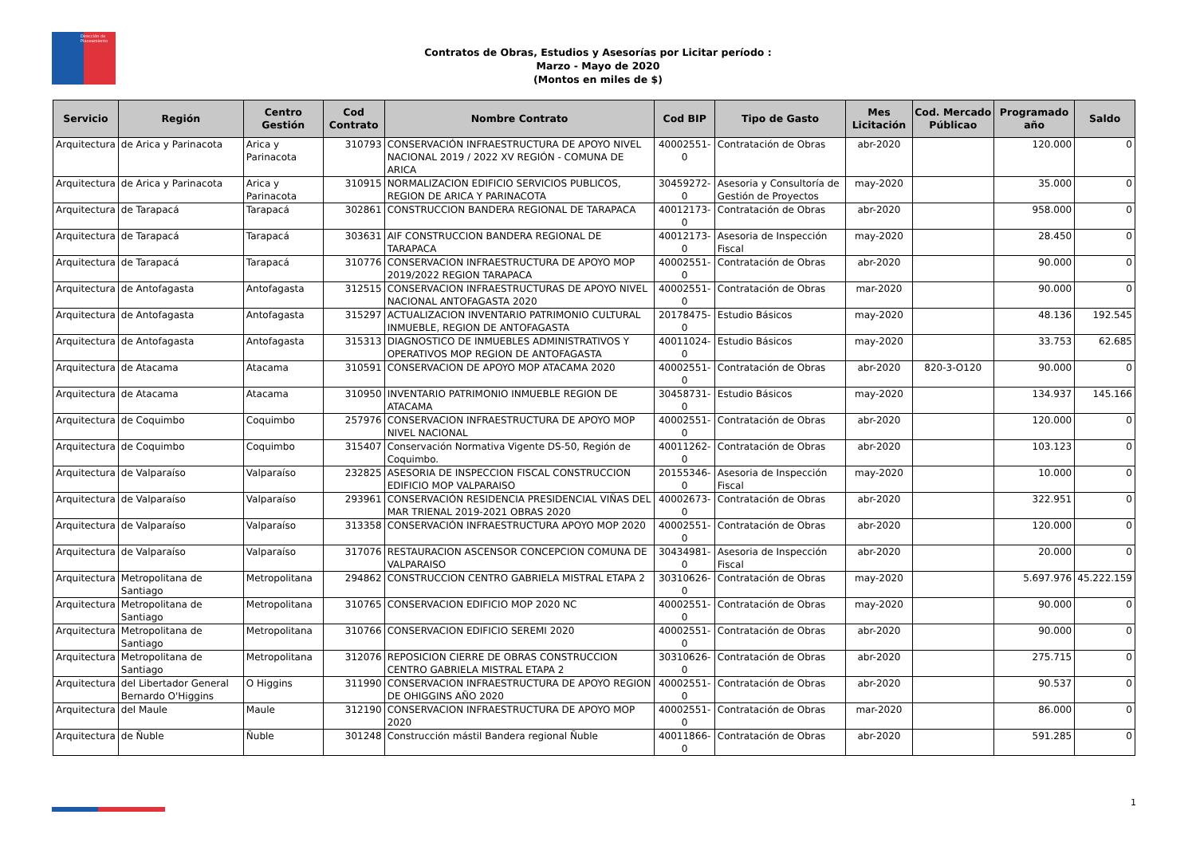Dirección de Planeamiento
Contratos de Obras, Estudios y Asesorías por Licitar período :
Marzo - Mayo de 2020
(Montos en miles de $)
| Servicio | Región | Centro Gestión | Cod Contrato | Nombre Contrato | Cod BIP | Tipo de Gasto | Mes Licitación | Cod. Mercado Públicao | Programado año | Saldo |
| --- | --- | --- | --- | --- | --- | --- | --- | --- | --- | --- |
| Arquitectura | de Arica y Parinacota | Arica y Parinacota | 310793 | CONSERVACIÓN INFRAESTRUCTURA DE APOYO NIVEL NACIONAL 2019 / 2022 XV REGIÓN - COMUNA DE ARICA | 40002551-0 | Contratación de Obras | abr-2020 | | 120.000 | 0 |
| Arquitectura | de Arica y Parinacota | Arica y Parinacota | 310915 | NORMALIZACION EDIFICIO SERVICIOS PUBLICOS, REGION DE ARICA Y PARINACOTA | 30459272-0 | Asesoria y Consultoría de Gestión de Proyectos | may-2020 | | 35.000 | 0 |
| Arquitectura | de Tarapacá | Tarapacá | 302861 | CONSTRUCCION BANDERA REGIONAL DE TARAPACA | 40012173-0 | Contratación de Obras | abr-2020 | | 958.000 | 0 |
| Arquitectura | de Tarapacá | Tarapacá | 303631 | AIF CONSTRUCCION BANDERA REGIONAL DE TARAPACA | 40012173-0 | Asesoria de Inspección Fiscal | may-2020 | | 28.450 | 0 |
| Arquitectura | de Tarapacá | Tarapacá | 310776 | CONSERVACION INFRAESTRUCTURA DE APOYO MOP 2019/2022 REGION TARAPACA | 40002551-0 | Contratación de Obras | abr-2020 | | 90.000 | 0 |
| Arquitectura | de Antofagasta | Antofagasta | 312515 | CONSERVACION INFRAESTRUCTURAS DE APOYO NIVEL NACIONAL ANTOFAGASTA 2020 | 40002551-0 | Contratación de Obras | mar-2020 | | 90.000 | 0 |
| Arquitectura | de Antofagasta | Antofagasta | 315297 | ACTUALIZACION INVENTARIO PATRIMONIO CULTURAL INMUEBLE, REGION DE ANTOFAGASTA | 20178475-0 | Estudio Básicos | may-2020 | | 48.136 | 192.545 |
| Arquitectura | de Antofagasta | Antofagasta | 315313 | DIAGNOSTICO DE INMUEBLES ADMINISTRATIVOS Y OPERATIVOS MOP REGION DE ANTOFAGASTA | 40011024-0 | Estudio Básicos | may-2020 | | 33.753 | 62.685 |
| Arquitectura | de Atacama | Atacama | 310591 | CONSERVACION DE APOYO MOP ATACAMA 2020 | 40002551-0 | Contratación de Obras | abr-2020 | 820-3-O120 | 90.000 | 0 |
| Arquitectura | de Atacama | Atacama | 310950 | INVENTARIO PATRIMONIO INMUEBLE REGION DE ATACAMA | 30458731-0 | Estudio Básicos | may-2020 | | 134.937 | 145.166 |
| Arquitectura | de Coquimbo | Coquimbo | 257976 | CONSERVACION INFRAESTRUCTURA DE APOYO MOP NIVEL NACIONAL | 40002551-0 | Contratación de Obras | abr-2020 | | 120.000 | 0 |
| Arquitectura | de Coquimbo | Coquimbo | 315407 | Conservación Normativa Vigente DS-50, Región de Coquimbo. | 40011262-0 | Contratación de Obras | abr-2020 | | 103.123 | 0 |
| Arquitectura | de Valparaíso | Valparaíso | 232825 | ASESORIA DE INSPECCION FISCAL CONSTRUCCION EDIFICIO MOP VALPARAISO | 20155346-0 | Asesoria de Inspección Fiscal | may-2020 | | 10.000 | 0 |
| Arquitectura | de Valparaíso | Valparaíso | 293961 | CONSERVACIÓN RESIDENCIA PRESIDENCIAL VIÑAS DEL MAR TRIENAL 2019-2021 OBRAS 2020 | 40002673-0 | Contratación de Obras | abr-2020 | | 322.951 | 0 |
| Arquitectura | de Valparaíso | Valparaíso | 313358 | CONSERVACIÓN INFRAESTRUCTURA APOYO MOP 2020 | 40002551-0 | Contratación de Obras | abr-2020 | | 120.000 | 0 |
| Arquitectura | de Valparaíso | Valparaíso | 317076 | RESTAURACION ASCENSOR CONCEPCION COMUNA DE VALPARAISO | 30434981-0 | Asesoria de Inspección Fiscal | abr-2020 | | 20.000 | 0 |
| Arquitectura | Metropolitana de Santiago | Metropolitana | 294862 | CONSTRUCCION CENTRO GABRIELA MISTRAL ETAPA 2 | 30310626-0 | Contratación de Obras | may-2020 | | 5.697.976 | 45.222.159 |
| Arquitectura | Metropolitana de Santiago | Metropolitana | 310765 | CONSERVACION EDIFICIO MOP 2020 NC | 40002551-0 | Contratación de Obras | may-2020 | | 90.000 | 0 |
| Arquitectura | Metropolitana de Santiago | Metropolitana | 310766 | CONSERVACION EDIFICIO SEREMI 2020 | 40002551-0 | Contratación de Obras | abr-2020 | | 90.000 | 0 |
| Arquitectura | Metropolitana de Santiago | Metropolitana | 312076 | REPOSICION CIERRE DE OBRAS CONSTRUCCION CENTRO GABRIELA MISTRAL ETAPA 2 | 30310626-0 | Contratación de Obras | abr-2020 | | 275.715 | 0 |
| Arquitectura | del Libertador General Bernardo O'Higgins | O Higgins | 311990 | CONSERVACION INFRAESTRUCTURA DE APOYO REGION DE OHIGGINS AÑO 2020 | 40002551-0 | Contratación de Obras | abr-2020 | | 90.537 | 0 |
| Arquitectura | del Maule | Maule | 312190 | CONSERVACION INFRAESTRUCTURA DE APOYO MOP 2020 | 40002551-0 | Contratación de Obras | mar-2020 | | 86.000 | 0 |
| Arquitectura | de Ñuble | Ñuble | 301248 | Construcción mástil Bandera regional Ñuble | 40011866-0 | Contratación de Obras | abr-2020 | | 591.285 | 0 |
1